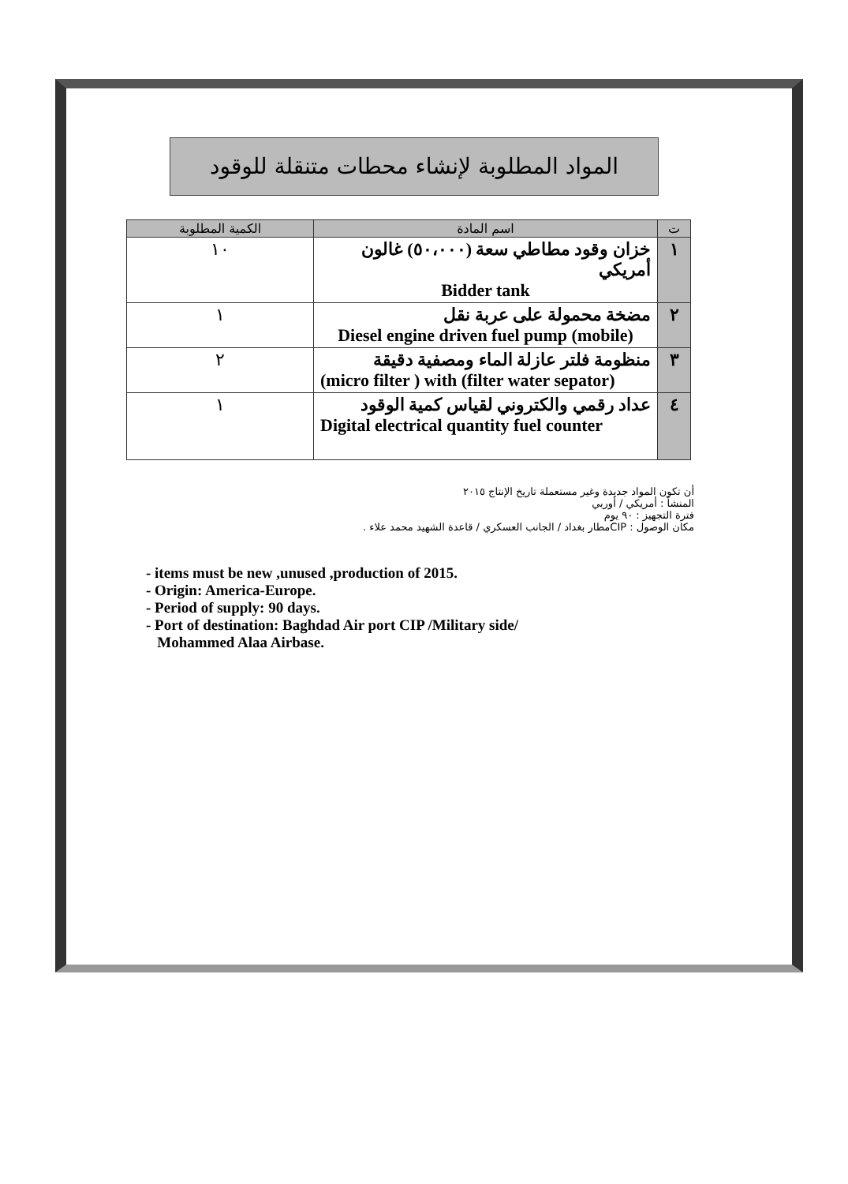المواد المطلوبة لإنشاء محطات متنقلة للوقود
| ت | اسم المادة | الكمية المطلوبة |
| --- | --- | --- |
| ١ | خزان وقود مطاطي سعة (٥٠،٠٠٠) غالون أمريكي Bidder tank | ١٠ |
| ٢ | مضخة محمولة على عربة نقل Diesel engine driven fuel pump (mobile) | ١ |
| ٣ | منظومة فلتر عازلة الماء ومصفية دقيقة (micro filter ) with (filter water sepator) | ٢ |
| ٤ | عداد رقمي والكتروني لقياس كمية الوقود Digital electrical quantity fuel counter | ١ |
أن تكون المواد جديدة وغير مستعملة تاريخ الإنتاج ٢٠١٥
المنشأ : أمريكي / أوربي
فترة التجهيز : ٩٠ يوم
مكان الوصول : CIPمطار بغداد / الجانب العسكري / قاعدة الشهيد محمد علاء .
- items must be new ,unused ,production of 2015.
- Origin: America-Europe.
- Period of supply: 90 days.
- Port of destination: Baghdad Air port CIP /Military side/
Mohammed Alaa Airbase.